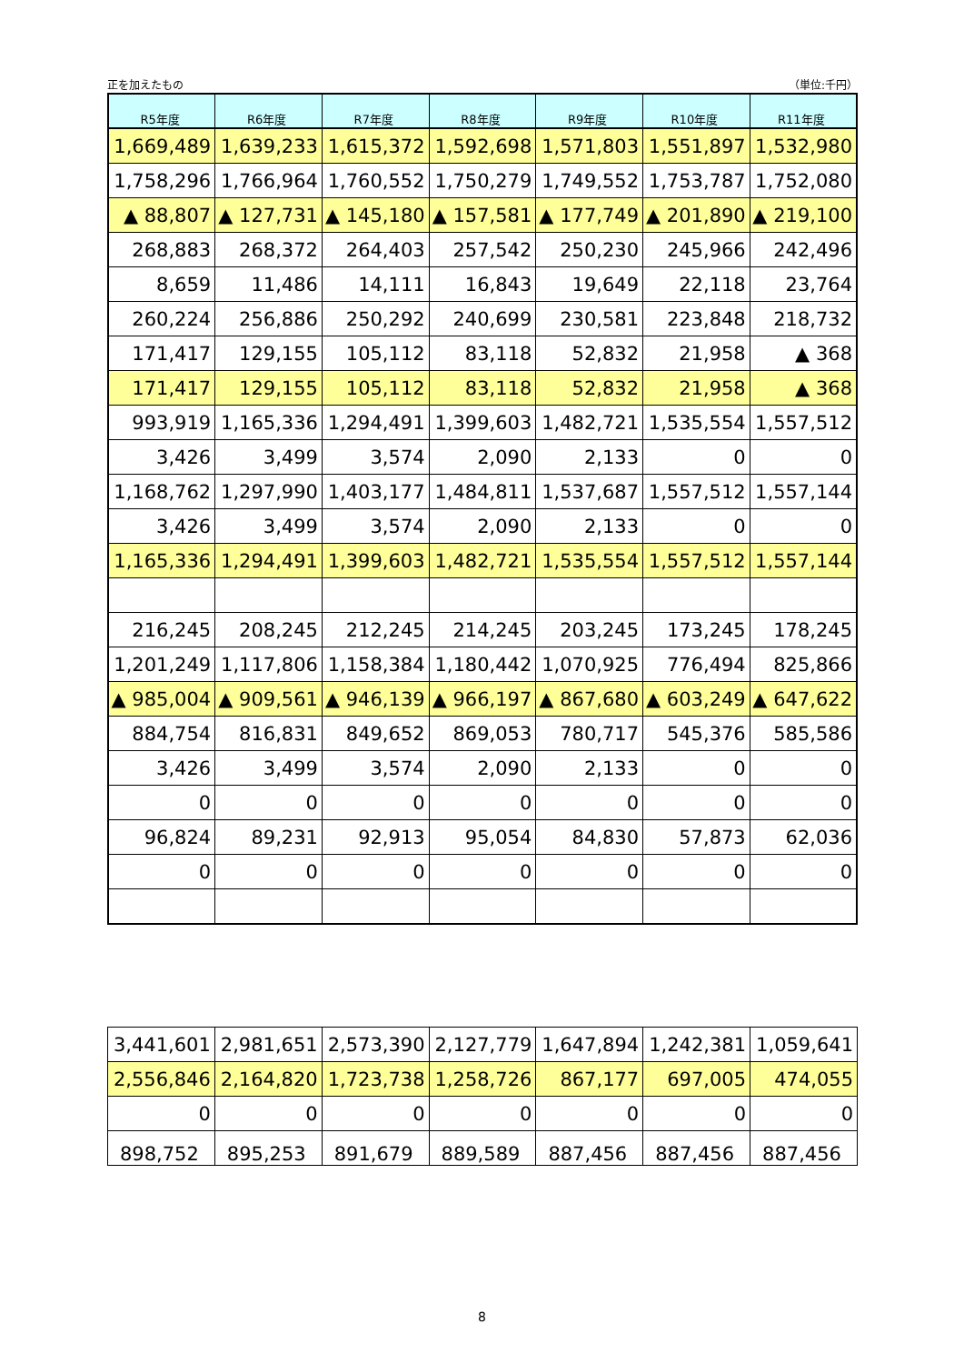正を加えたもの （単位:千円）
| R5年度 | R6年度 | R7年度 | R8年度 | R9年度 | R10年度 | R11年度 |
| --- | --- | --- | --- | --- | --- | --- |
| 1,669,489 | 1,639,233 | 1,615,372 | 1,592,698 | 1,571,803 | 1,551,897 | 1,532,980 |
| 1,758,296 | 1,766,964 | 1,760,552 | 1,750,279 | 1,749,552 | 1,753,787 | 1,752,080 |
| ▲ 88,807 | ▲ 127,731 | ▲ 145,180 | ▲ 157,581 | ▲ 177,749 | ▲ 201,890 | ▲ 219,100 |
| 268,883 | 268,372 | 264,403 | 257,542 | 250,230 | 245,966 | 242,496 |
| 8,659 | 11,486 | 14,111 | 16,843 | 19,649 | 22,118 | 23,764 |
| 260,224 | 256,886 | 250,292 | 240,699 | 230,581 | 223,848 | 218,732 |
| 171,417 | 129,155 | 105,112 | 83,118 | 52,832 | 21,958 | ▲ 368 |
| 171,417 | 129,155 | 105,112 | 83,118 | 52,832 | 21,958 | ▲ 368 |
| 993,919 | 1,165,336 | 1,294,491 | 1,399,603 | 1,482,721 | 1,535,554 | 1,557,512 |
| 3,426 | 3,499 | 3,574 | 2,090 | 2,133 | 0 | 0 |
| 1,168,762 | 1,297,990 | 1,403,177 | 1,484,811 | 1,537,687 | 1,557,512 | 1,557,144 |
| 3,426 | 3,499 | 3,574 | 2,090 | 2,133 | 0 | 0 |
| 1,165,336 | 1,294,491 | 1,399,603 | 1,482,721 | 1,535,554 | 1,557,512 | 1,557,144 |
| 216,245 | 208,245 | 212,245 | 214,245 | 203,245 | 173,245 | 178,245 |
| 1,201,249 | 1,117,806 | 1,158,384 | 1,180,442 | 1,070,925 | 776,494 | 825,866 |
| ▲ 985,004 | ▲ 909,561 | ▲ 946,139 | ▲ 966,197 | ▲ 867,680 | ▲ 603,249 | ▲ 647,622 |
| 884,754 | 816,831 | 849,652 | 869,053 | 780,717 | 545,376 | 585,586 |
| 3,426 | 3,499 | 3,574 | 2,090 | 2,133 | 0 | 0 |
| 0 | 0 | 0 | 0 | 0 | 0 | 0 |
| 96,824 | 89,231 | 92,913 | 95,054 | 84,830 | 57,873 | 62,036 |
| 0 | 0 | 0 | 0 | 0 | 0 | 0 |
| 3,441,601 | 2,981,651 | 2,573,390 | 2,127,779 | 1,647,894 | 1,242,381 | 1,059,641 |
| 2,556,846 | 2,164,820 | 1,723,738 | 1,258,726 | 867,177 | 697,005 | 474,055 |
| 0 | 0 | 0 | 0 | 0 | 0 | 0 |
| 898,752 | 895,253 | 891,679 | 889,589 | 887,456 | 887,456 | 887,456 |
8